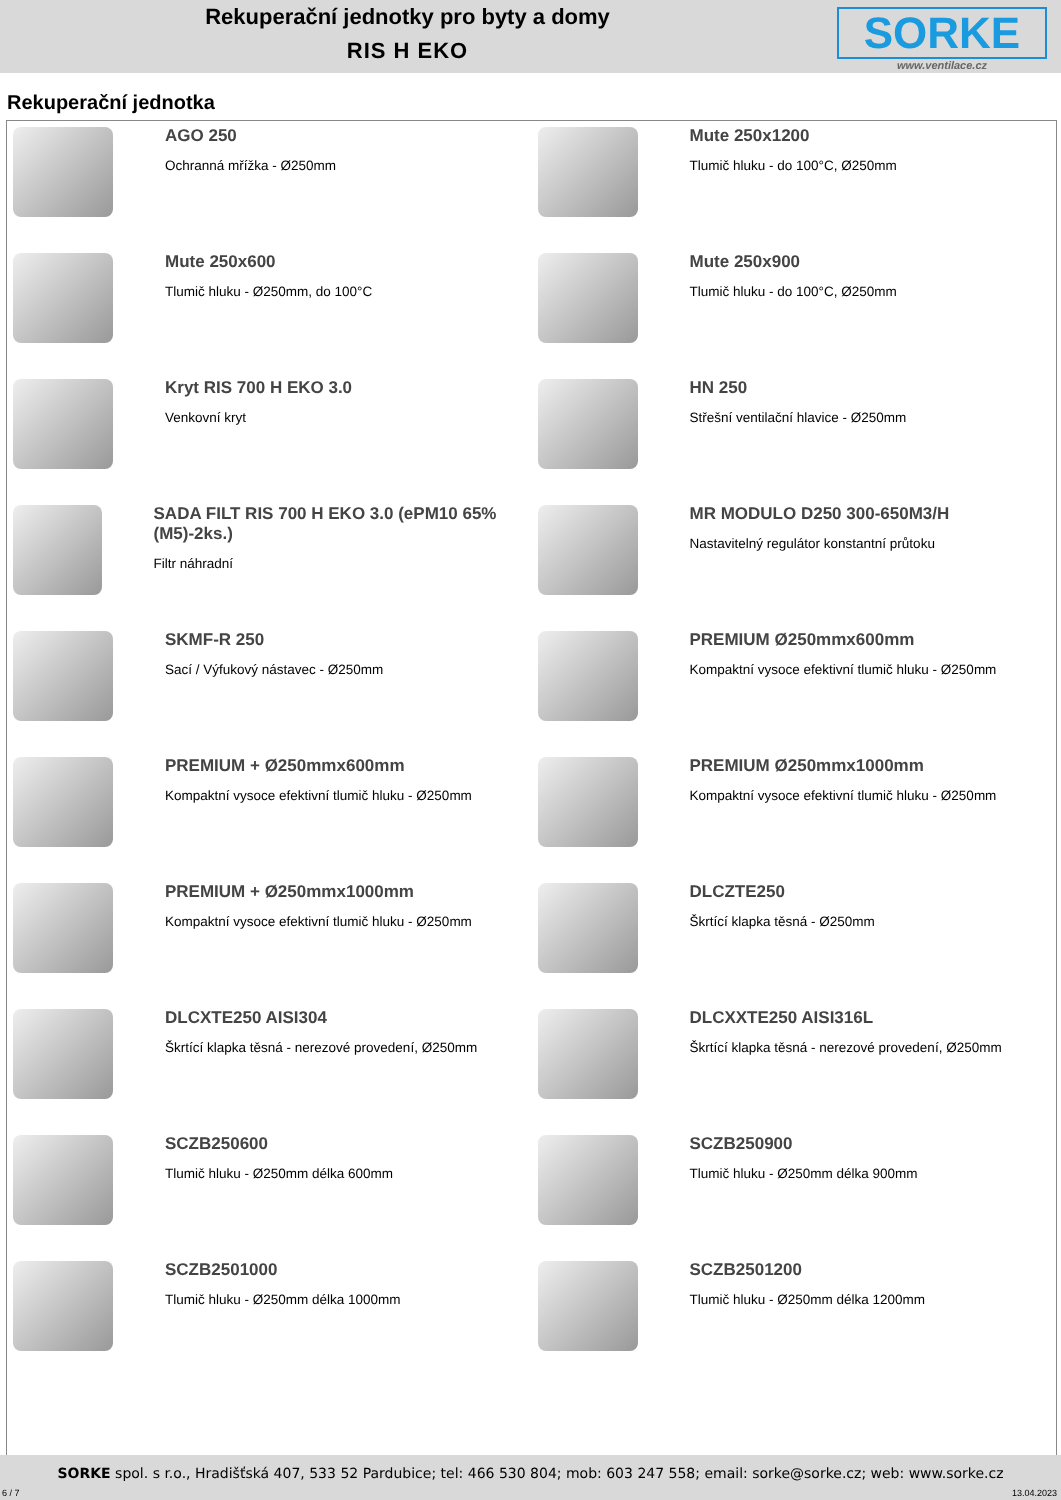Rekuperační jednotky pro byty a domy
RIS H EKO
SORKE
www.ventilace.cz
Rekuperační jednotka
AGO 250
Ochranná mřížka - Ø250mm
Mute 250x1200
Tlumič hluku - do 100°C, Ø250mm
Mute 250x600
Tlumič hluku - Ø250mm, do 100°C
Mute 250x900
Tlumič hluku - do 100°C, Ø250mm
Kryt RIS 700 H EKO 3.0
Venkovní kryt
HN 250
Střešní ventilační hlavice - Ø250mm
SADA FILT RIS 700 H EKO 3.0 (ePM10 65% (M5)-2ks.)
Filtr náhradní
MR MODULO D250 300-650M3/H
Nastavitelný regulátor konstantní průtoku
SKMF-R 250
Sací / Výfukový nástavec - Ø250mm
PREMIUM Ø250mmx600mm
Kompaktní vysoce efektivní tlumič hluku - Ø250mm
PREMIUM + Ø250mmx600mm
Kompaktní vysoce efektivní tlumič hluku - Ø250mm
PREMIUM Ø250mmx1000mm
Kompaktní vysoce efektivní tlumič hluku - Ø250mm
PREMIUM + Ø250mmx1000mm
Kompaktní vysoce efektivní tlumič hluku - Ø250mm
DLCZTE250
Škrtící klapka těsná - Ø250mm
DLCXTE250 AISI304
Škrtící klapka těsná - nerezové provedení, Ø250mm
DLCXXTE250 AISI316L
Škrtící klapka těsná - nerezové provedení, Ø250mm
SCZB250600
Tlumič hluku - Ø250mm délka 600mm
SCZB250900
Tlumič hluku - Ø250mm délka 900mm
SCZB2501000
Tlumič hluku - Ø250mm délka 1000mm
SCZB2501200
Tlumič hluku - Ø250mm délka 1200mm
SORKE spol. s r.o., Hradišťská 407, 533 52 Pardubice; tel: 466 530 804; mob: 603 247 558; email: sorke@sorke.cz; web: www.sorke.cz
6 / 7 13.04.2023